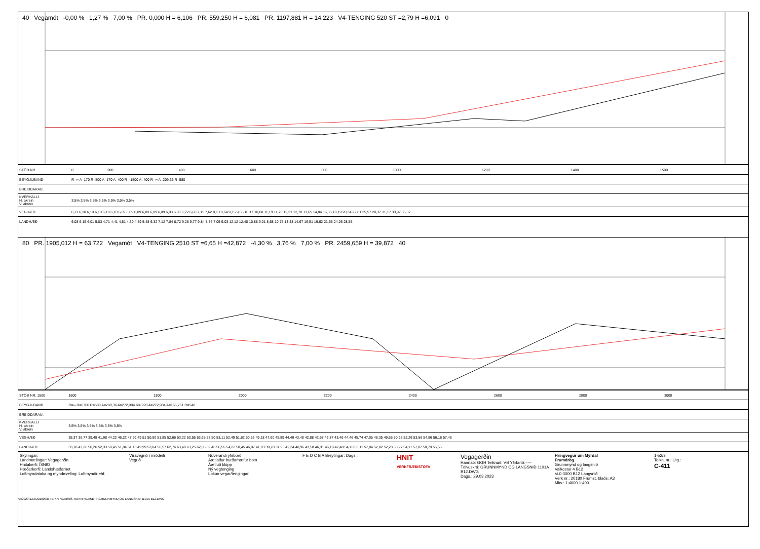40 Vegamót -0,00 % 1,27 % 7,00 % PR. 0,000 H = 6,106 PR. 559,250 H = 6,081 PR. 1197,881 H = 14,223 V4-TENGING 520 ST =2,79 H =6,091 0
| STÖÐ NR. | 0 | 200 | 400 | 600 | 800 | 1000 | 1200 | 1400 | 1500 |
| BEYGJUBAND | R=∞ A=170 R=500 A=170 A=400 R=-1500 A=400 R=∞ A=209,36 R=580 | | | | | | | | |
| BREIDDARAU. | | | | | | | | | |
| ÞVERHALLI H. akrein V. akrein | 3,5% 3,5% 3,5% 3,5% 3,5% 3,5% 3,5% | | | | | | | | |
| VEGHÆÐ | 6,11 6,10 6,10 6,10 6,10 6,10 6,09 6,09 6,09 6,09 6,09 6,09 6,08 6,08 6,22 6,60 7,11 7,62 8,13 8,64 9,15 9,66 10,17 10,68 11,19 11,70 12,21 12,78 13,65 14,84 16,35 18,19 20,34 22,81 25,57 28,37 31,17 33,97 35,37 | | | | | | | | |
| LANDHÆÐ | 6,08 6,15 6,01 5,03 4,71 4,41 4,51 4,30 4,59 5,48 6,32 7,12 7,84 8,72 9,28 9,77 9,84 8,86 7,05 9,03 12,12 12,40 10,88 9,01 8,68 10,75 13,43 14,67 16,51 19,62 21,65 24,26 28,55 | | | | | | | | |
80 PR. 1905,012 H = 63,722 Vegamót V4-TENGING 2510 ST =6,65 H =42,872 -4,30 % 3,76 % 7,00 % PR. 2459,659 H = 39,872 40
| STÖÐ NR. 1500 | 1600 | 1800 | 2000 | 2200 | 2400 | 2600 | 2800 | 3000 |
| BEYGJUBAND | R=∞ R=6700 R=580 A=209,36 A=272,984 R=-920 A=272,984 A=166,761 R=540 | | | | | | | |
| BREIDDARAU. | | | | | | | | |
| ÞVERHALLI H. akrein V. akrein | 3,5% 3,5% 3,5% 3,5% 3,5% 3,5% | | | | | | | |
| VEGHÆÐ | 35,37 36,77 39,49 41,98 44,22 46,22 47,99 49,51 50,80 51,85 52,66 53,22 53,55 53,65 53,50 53,11 52,49 51,62 50,52 49,18 47,60 45,89 44,49 43,48 42,88 42,67 42,87 43,46 44,46 45,74 47,05 48,35 49,65 50,95 52,26 53,56 54,86 56,16 57,46 | | | | | | | |
| LANDHÆÐ | 33,78 43,26 50,26 52,33 50,45 51,84 51,13 49,99 53,04 56,57 62,76 63,48 63,25 62,06 59,46 56,55 54,22 50,45 46,07 41,93 39,78 31,95 42,34 40,96 43,58 46,31 46,18 47,48 54,10 60,11 57,84 52,82 52,28 53,27 54,11 57,87 58,78 55,56 | | | | | | | |
Skýringar:
Landmælingar: Vegagerðin
Hnitakerfi: ÍSN93
Hæðarkerfi: Landshæðarnet
Loftmyndataka og myndmæling: Loftmyndir ehf.
Víravegrið í miðdeili
Vegrið
Núverandi yfirborð
Áætlaður burðarhæfur botn
Áætluð klöpp
Ný vegtenging
Lokun vegar/tengingar
F E D C B A Breytingar: Dags.:
HNIT
VERKFRÆÐISTOFA
Vegagerðin
Hannað: GGH Teiknað: VB Yfirfarið: ----
Tölvuskrá: GRUNNMYND OG LANGSNIÐ 1101A B12.DWG
Dags.: 29.03.2023
Hringvegur um Mýrdal
Frumdrög
Grunnmynd og langsnið
Valkostur 4 B12
st.0-3000 B12 Langsnið
Verk nr.: 20180 Frumst. blaðs: A3
Mkv.: 1:4000 1:400
1-b2/3
Teikn. nr.: Útg.:
C-411
V:\2020\1XX\20180\08-TEIKNINGAR\06-TEIKNINGASETT\GRUNNMYND OG LANGSNIÐ 1101A B12.DWG